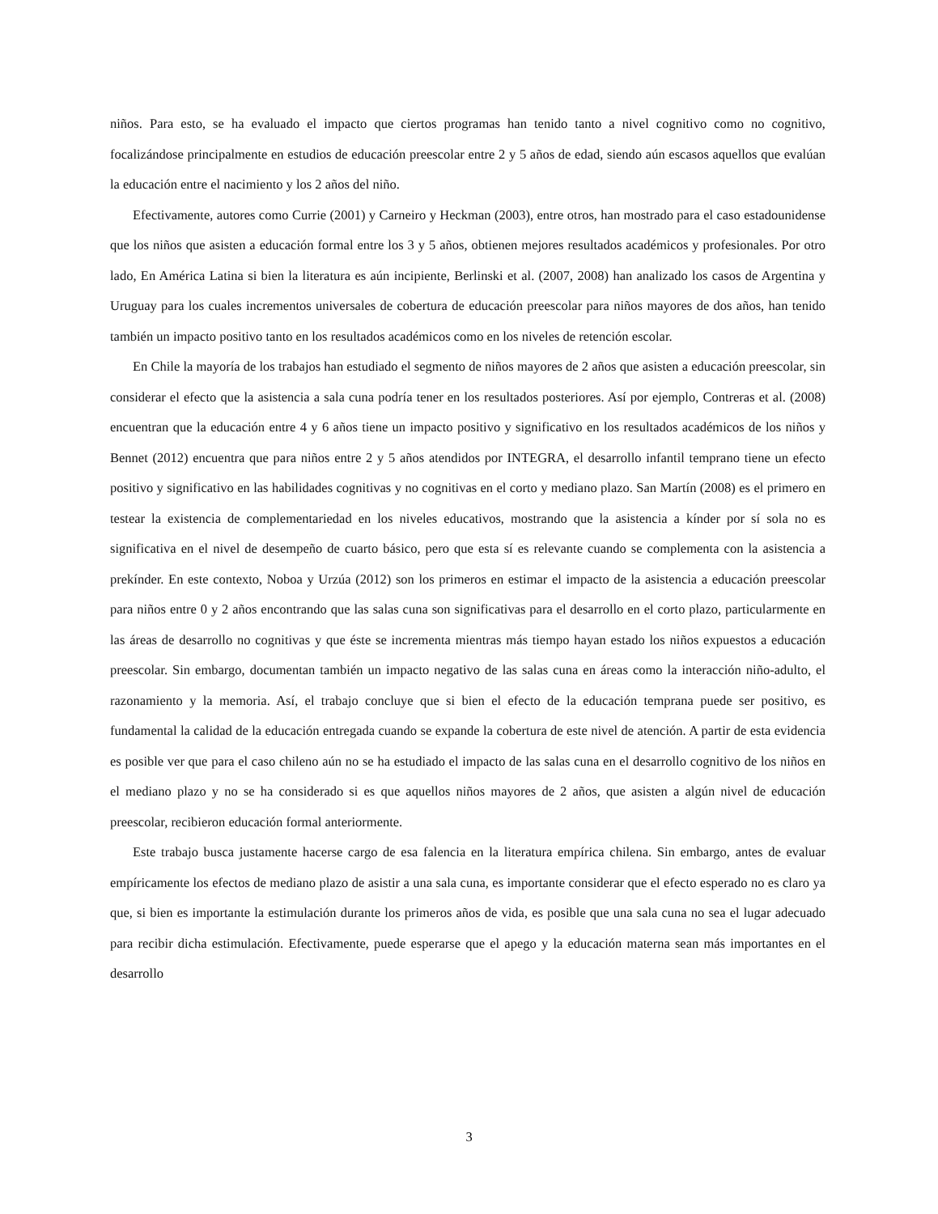niños. Para esto, se ha evaluado el impacto que ciertos programas han tenido tanto a nivel cognitivo como no cognitivo, focalizándose principalmente en estudios de educación preescolar entre 2 y 5 años de edad, siendo aún escasos aquellos que evalúan la educación entre el nacimiento y los 2 años del niño.
Efectivamente, autores como Currie (2001) y Carneiro y Heckman (2003), entre otros, han mostrado para el caso estadounidense que los niños que asisten a educación formal entre los 3 y 5 años, obtienen mejores resultados académicos y profesionales. Por otro lado, En América Latina si bien la literatura es aún incipiente, Berlinski et al. (2007, 2008) han analizado los casos de Argentina y Uruguay para los cuales incrementos universales de cobertura de educación preescolar para niños mayores de dos años, han tenido también un impacto positivo tanto en los resultados académicos como en los niveles de retención escolar.
En Chile la mayoría de los trabajos han estudiado el segmento de niños mayores de 2 años que asisten a educación preescolar, sin considerar el efecto que la asistencia a sala cuna podría tener en los resultados posteriores. Así por ejemplo, Contreras et al. (2008) encuentran que la educación entre 4 y 6 años tiene un impacto positivo y significativo en los resultados académicos de los niños y Bennet (2012) encuentra que para niños entre 2 y 5 años atendidos por INTEGRA, el desarrollo infantil temprano tiene un efecto positivo y significativo en las habilidades cognitivas y no cognitivas en el corto y mediano plazo. San Martín (2008) es el primero en testear la existencia de complementariedad en los niveles educativos, mostrando que la asistencia a kínder por sí sola no es significativa en el nivel de desempeño de cuarto básico, pero que esta sí es relevante cuando se complementa con la asistencia a prekínder. En este contexto, Noboa y Urzúa (2012) son los primeros en estimar el impacto de la asistencia a educación preescolar para niños entre 0 y 2 años encontrando que las salas cuna son significativas para el desarrollo en el corto plazo, particularmente en las áreas de desarrollo no cognitivas y que éste se incrementa mientras más tiempo hayan estado los niños expuestos a educación preescolar. Sin embargo, documentan también un impacto negativo de las salas cuna en áreas como la interacción niño-adulto, el razonamiento y la memoria. Así, el trabajo concluye que si bien el efecto de la educación temprana puede ser positivo, es fundamental la calidad de la educación entregada cuando se expande la cobertura de este nivel de atención. A partir de esta evidencia es posible ver que para el caso chileno aún no se ha estudiado el impacto de las salas cuna en el desarrollo cognitivo de los niños en el mediano plazo y no se ha considerado si es que aquellos niños mayores de 2 años, que asisten a algún nivel de educación preescolar, recibieron educación formal anteriormente.
Este trabajo busca justamente hacerse cargo de esa falencia en la literatura empírica chilena. Sin embargo, antes de evaluar empíricamente los efectos de mediano plazo de asistir a una sala cuna, es importante considerar que el efecto esperado no es claro ya que, si bien es importante la estimulación durante los primeros años de vida, es posible que una sala cuna no sea el lugar adecuado para recibir dicha estimulación. Efectivamente, puede esperarse que el apego y la educación materna sean más importantes en el desarrollo
3